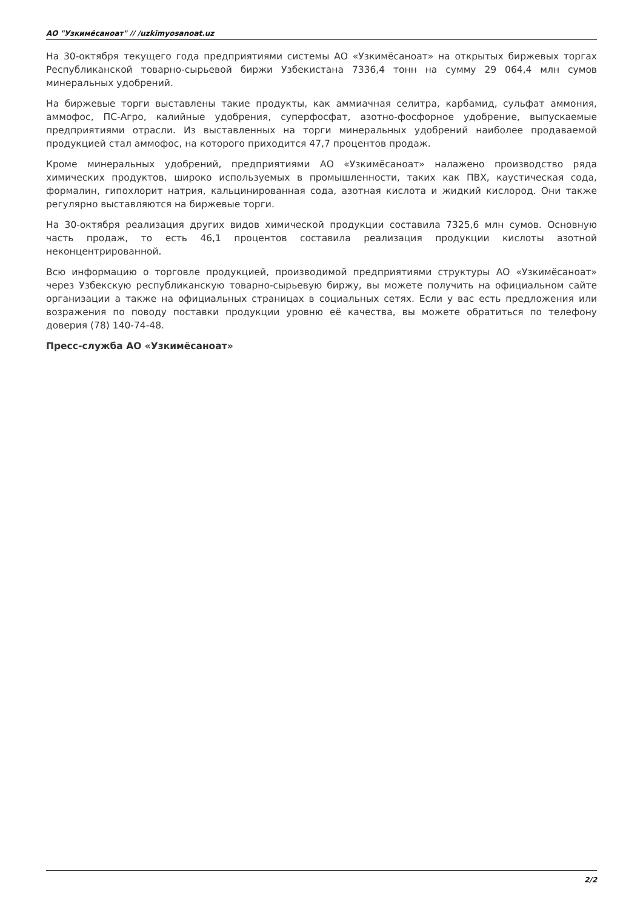АО "Узкимёсаноат" // /uzkimyosanoat.uz
На 30-октября текущего года предприятиями системы АО «Узкимёсаноат» на открытых биржевых торгах Республиканской товарно-сырьевой биржи Узбекистана 7336,4 тонн на сумму 29 064,4 млн сумов минеральных удобрений.
На биржевые торги выставлены такие продукты, как аммиачная селитра, карбамид, сульфат аммония, аммофос, ПС-Агро, калийные удобрения, суперфосфат, азотно-фосфорное удобрение, выпускаемые предприятиями отрасли. Из выставленных на торги минеральных удобрений наиболее продаваемой продукцией стал аммофос, на которого приходится 47,7 процентов продаж.
Кроме минеральных удобрений, предприятиями АО «Узкимёсаноат» налажено производство ряда химических продуктов, широко используемых в промышленности, таких как ПВХ, каустическая сода, формалин, гипохлорит натрия, кальцинированная сода, азотная кислота и жидкий кислород. Они также регулярно выставляются на биржевые торги.
На 30-октября реализация других видов химической продукции составила 7325,6 млн сумов. Основную часть продаж, то есть 46,1 процентов составила реализация продукции кислоты азотной неконцентрированной.
Всю информацию о торговле продукцией, производимой предприятиями структуры АО «Узкимёсаноат» через Узбекскую республиканскую товарно-сырьевую биржу, вы можете получить на официальном сайте организации а также на официальных страницах в социальных сетях. Если у вас есть предложения или возражения по поводу поставки продукции уровню её качества, вы можете обратиться по телефону доверия (78) 140-74-48.
Пресс-служба АО «Узкимёсаноат»
2/2